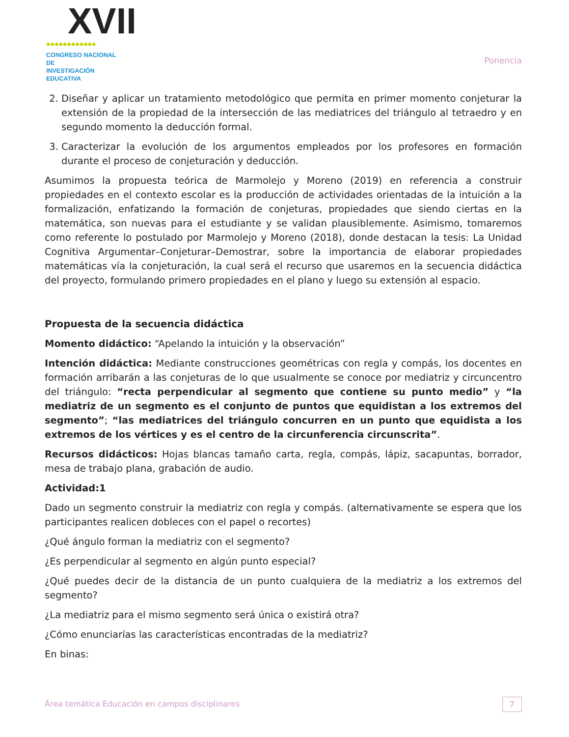XVII
◆◆◆◆◆◆◆◆◆◆◆◆
CONGRESO NACIONAL DE
INVESTIGACIÓN EDUCATIVA
Ponencia
2. Diseñar y aplicar un tratamiento metodológico que permita en primer momento conjeturar la extensión de la propiedad de la intersección de las mediatrices del triángulo al tetraedro y en segundo momento la deducción formal.
3. Caracterizar la evolución de los argumentos empleados por los profesores en formación durante el proceso de conjeturación y deducción.
Asumimos la propuesta teórica de Marmolejo y Moreno (2019) en referencia a construir propiedades en el contexto escolar es la producción de actividades orientadas de la intuición a la formalización, enfatizando la formación de conjeturas, propiedades que siendo ciertas en la matemática, son nuevas para el estudiante y se validan plausiblemente. Asimismo, tomaremos como referente lo postulado por Marmolejo y Moreno (2018), donde destacan la tesis: La Unidad Cognitiva Argumentar–Conjeturar–Demostrar, sobre la importancia de elaborar propiedades matemáticas vía la conjeturación, la cual será el recurso que usaremos en la secuencia didáctica del proyecto, formulando primero propiedades en el plano y luego su extensión al espacio.
Propuesta de la secuencia didáctica
Momento didáctico: “Apelando la intuición y la observación”
Intención didáctica: Mediante construcciones geométricas con regla y compás, los docentes en formación arribarán a las conjeturas de lo que usualmente se conoce por mediatriz y circuncentro del triángulo: “recta perpendicular al segmento que contiene su punto medio” y “la mediatriz de un segmento es el conjunto de puntos que equidistan a los extremos del segmento”; “las mediatrices del triángulo concurren en un punto que equidista a los extremos de los vértices y es el centro de la circunferencia circunscrita”.
Recursos didácticos: Hojas blancas tamaño carta, regla, compás, lápiz, sacapuntas, borrador, mesa de trabajo plana, grabación de audio.
Actividad:1
Dado un segmento construir la mediatriz con regla y compás. (alternativamente se espera que los participantes realicen dobleces con el papel o recortes)
¿Qué ángulo forman la mediatriz con el segmento?
¿Es perpendicular al segmento en algún punto especial?
¿Qué puedes decir de la distancia de un punto cualquiera de la mediatriz a los extremos del segmento?
¿La mediatriz para el mismo segmento será única o existirá otra?
¿Cómo enunciarías las características encontradas de la mediatriz?
En binas:
Área temática Educación en campos disciplinares 7